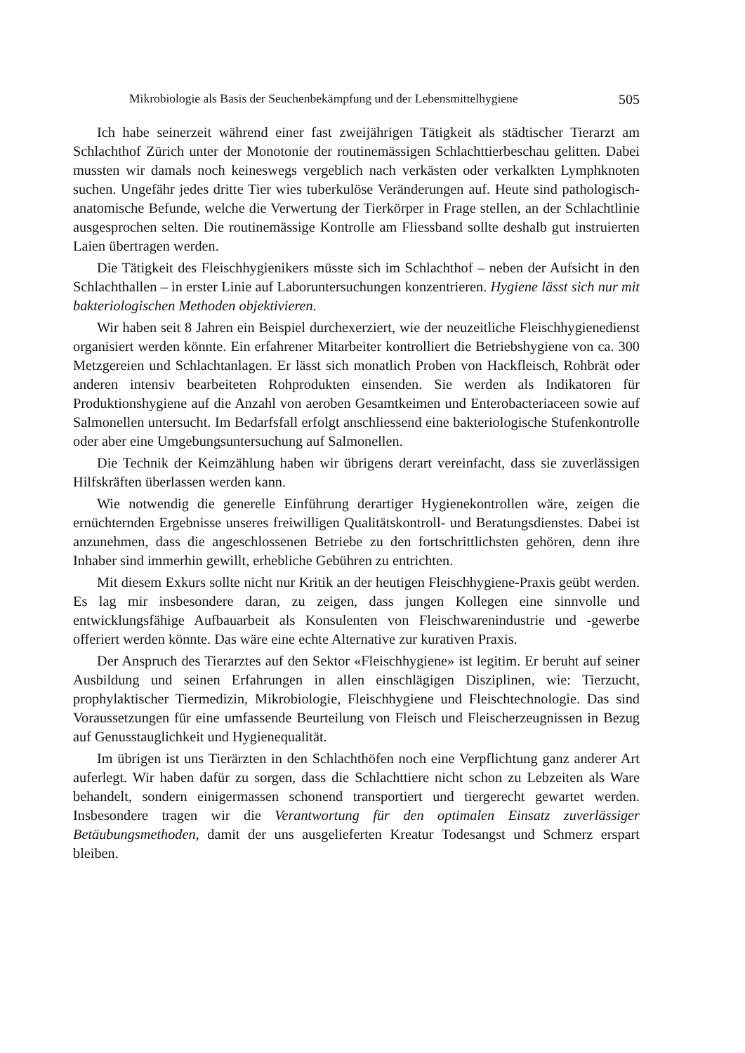Mikrobiologie als Basis der Seuchenbekämpfung und der Lebensmittelhygiene 505
Ich habe seinerzeit während einer fast zweijährigen Tätigkeit als städtischer Tierarzt am Schlachthof Zürich unter der Monotonie der routinemässigen Schlachttierbeschau gelitten. Dabei mussten wir damals noch keineswegs vergeblich nach verkästen oder verkalkten Lymphknoten suchen. Ungefähr jedes dritte Tier wies tuberkulöse Veränderungen auf. Heute sind pathologisch-anatomische Befunde, welche die Verwertung der Tierkörper in Frage stellen, an der Schlachtlinie ausgesprochen selten. Die routinemässige Kontrolle am Fliessband sollte deshalb gut instruierten Laien übertragen werden.
Die Tätigkeit des Fleischhygienikers müsste sich im Schlachthof – neben der Aufsicht in den Schlachthallen – in erster Linie auf Laboruntersuchungen konzentrieren. Hygiene lässt sich nur mit bakteriologischen Methoden objektivieren.
Wir haben seit 8 Jahren ein Beispiel durchexerziert, wie der neuzeitliche Fleischhygienedienst organisiert werden könnte. Ein erfahrener Mitarbeiter kontrolliert die Betriebshygiene von ca. 300 Metzgereien und Schlachtanlagen. Er lässt sich monatlich Proben von Hackfleisch, Rohbrät oder anderen intensiv bearbeiteten Rohprodukten einsenden. Sie werden als Indikatoren für Produktionshygiene auf die Anzahl von aeroben Gesamtkeimen und Enterobacteriaceen sowie auf Salmonellen untersucht. Im Bedarfsfall erfolgt anschliessend eine bakteriologische Stufenkontrolle oder aber eine Umgebungsuntersuchung auf Salmonellen.
Die Technik der Keimzählung haben wir übrigens derart vereinfacht, dass sie zuverlässigen Hilfskräften überlassen werden kann.
Wie notwendig die generelle Einführung derartiger Hygienekontrollen wäre, zeigen die ernüchternden Ergebnisse unseres freiwilligen Qualitätskontroll- und Beratungsdienstes. Dabei ist anzunehmen, dass die angeschlossenen Betriebe zu den fortschrittlichsten gehören, denn ihre Inhaber sind immerhin gewillt, erhebliche Gebühren zu entrichten.
Mit diesem Exkurs sollte nicht nur Kritik an der heutigen Fleischhygiene-Praxis geübt werden. Es lag mir insbesondere daran, zu zeigen, dass jungen Kollegen eine sinnvolle und entwicklungsfähige Aufbauarbeit als Konsulenten von Fleischwarenindustrie und -gewerbe offeriert werden könnte. Das wäre eine echte Alternative zur kurativen Praxis.
Der Anspruch des Tierarztes auf den Sektor «Fleischhygiene» ist legitim. Er beruht auf seiner Ausbildung und seinen Erfahrungen in allen einschlägigen Disziplinen, wie: Tierzucht, prophylaktischer Tiermedizin, Mikrobiologie, Fleischhygiene und Fleischtechnologie. Das sind Voraussetzungen für eine umfassende Beurteilung von Fleisch und Fleischerzeugnissen in Bezug auf Genusstauglichkeit und Hygienequalität.
Im übrigen ist uns Tierärzten in den Schlachthöfen noch eine Verpflichtung ganz anderer Art auferlegt. Wir haben dafür zu sorgen, dass die Schlachttiere nicht schon zu Lebzeiten als Ware behandelt, sondern einigermassen schonend transportiert und tiergerecht gewartet werden. Insbesondere tragen wir die Verantwortung für den optimalen Einsatz zuverlässiger Betäubungsmethoden, damit der uns ausgelieferten Kreatur Todesangst und Schmerz erspart bleiben.